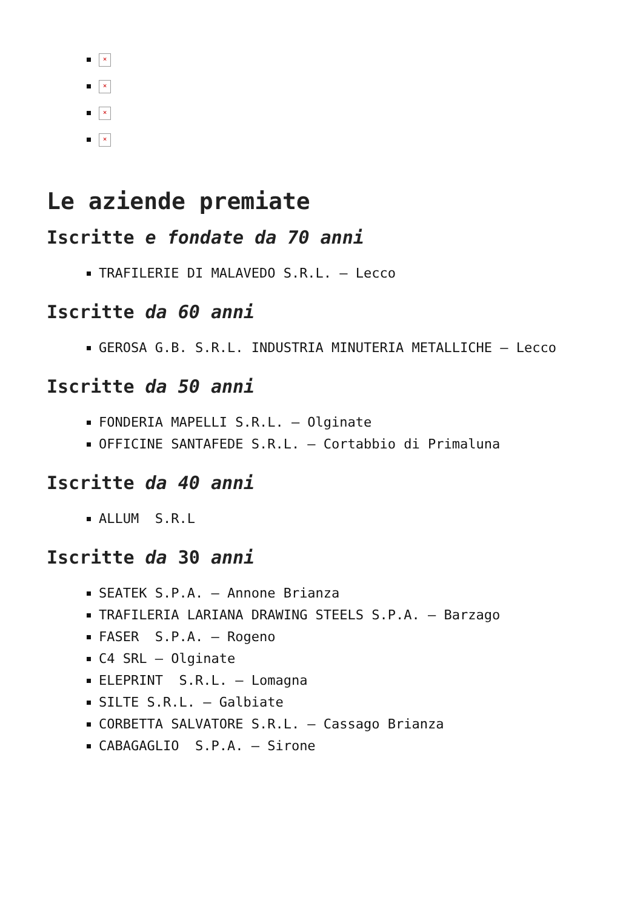×
×
×
×
Le aziende premiate
Iscritte e fondate da 70 anni
TRAFILERIE DI MALAVEDO S.R.L. – Lecco
Iscritte da 60 anni
GEROSA G.B. S.R.L. INDUSTRIA MINUTERIA METALLICHE – Lecco
Iscritte da 50 anni
FONDERIA MAPELLI S.R.L. – Olginate
OFFICINE SANTAFEDE S.R.L. – Cortabbio di Primaluna
Iscritte da 40 anni
ALLUM S.R.L
Iscritte da 30 anni
SEATEK S.P.A. – Annone Brianza
TRAFILERIA LARIANA DRAWING STEELS S.P.A. – Barzago
FASER S.P.A. – Rogeno
C4 SRL – Olginate
ELEPRINT S.R.L. – Lomagna
SILTE S.R.L. – Galbiate
CORBETTA SALVATORE S.R.L. – Cassago Brianza
CABAGAGLIO S.P.A. – Sirone